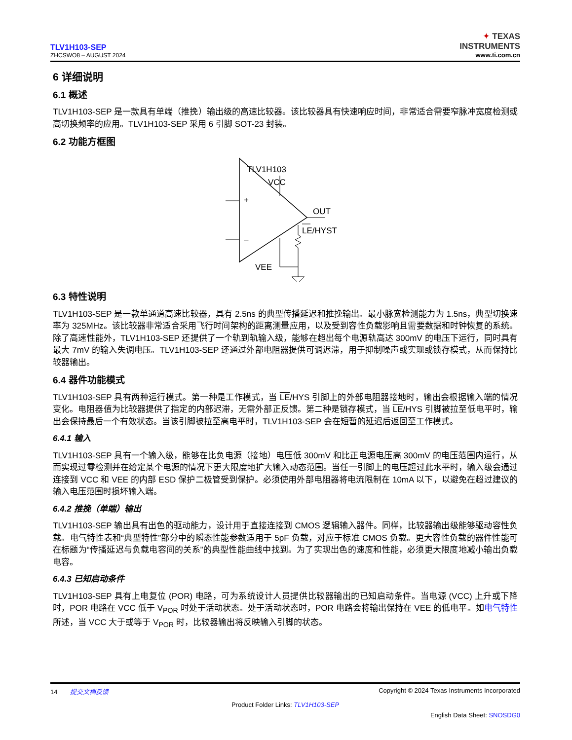TLV1H103-SEP
ZHCSWO8 – AUGUST 2024
✦ TEXAS
INSTRUMENTS
www.ti.com.cn
6 详细说明
6.1 概述
TLV1H103-SEP 是一款具有单端（推挽）输出级的高速比较器。该比较器具有快速响应时间，非常适合需要窄脉冲宽度检测或高切换频率的应用。TLV1H103-SEP 采用 6 引脚 SOT-23 封装。
6.2 功能方框图
TLV1H103
VCC
+
–
OUT
LE/HYST
VEE
6.3 特性说明
TLV1H103-SEP 是一款单通道高速比较器，具有 2.5ns 的典型传播延迟和推挽输出。最小脉宽检测能力为 1.5ns，典型切换速率为 325MHz。该比较器非常适合采用飞行时间架构的距离测量应用，以及受到容性负载影响且需要数据和时钟恢复的系统。除了高速性能外，TLV1H103-SEP 还提供了一个轨到轨输入级，能够在超出每个电源轨高达 300mV 的电压下运行，同时具有最大 7mV 的输入失调电压。TLV1H103-SEP 还通过外部电阻器提供可调迟滞，用于抑制噪声或实现或锁存模式，从而保持比较器输出。
6.4 器件功能模式
TLV1H103-SEP 具有两种运行模式。第一种是工作模式，当 LE/HYS 引脚上的外部电阻器接地时，输出会根据输入端的情况变化。电阻器值为比较器提供了指定的内部迟滞，无需外部正反馈。第二种是锁存模式，当 LE/HYS 引脚被拉至低电平时，输出会保持最后一个有效状态。当该引脚被拉至高电平时，TLV1H103-SEP 会在短暂的延迟后返回至工作模式。
6.4.1 输入
TLV1H103-SEP 具有一个输入级，能够在比负电源（接地）电压低 300mV 和比正电源电压高 300mV 的电压范围内运行，从而实现过零检测并在给定某个电源的情况下更大限度地扩大输入动态范围。当任一引脚上的电压超过此水平时，输入级会通过连接到 VCC 和 VEE 的内部 ESD 保护二极管受到保护。必须使用外部电阻器将电流限制在 10mA 以下，以避免在超过建议的输入电压范围时损坏输入端。
6.4.2 推挽（单端）输出
TLV1H103-SEP 输出具有出色的驱动能力，设计用于直接连接到 CMOS 逻辑输入器件。同样，比较器输出级能够驱动容性负载。电气特性表和“典型特性”部分中的瞬态性能参数适用于 5pF 负载，对应于标准 CMOS 负载。更大容性负载的器件性能可在标题为“传播延迟与负载电容间的关系”的典型性能曲线中找到。为了实现出色的速度和性能，必须更大限度地减小输出负载电容。
6.4.3 已知启动条件
TLV1H103-SEP 具有上电复位 (POR) 电路，可为系统设计人员提供比较器输出的已知启动条件。当电源 (VCC) 上升或下降时，POR 电路在 VCC 低于 V<sub>POR</sub> 时处于活动状态。处于活动状态时，POR 电路会将输出保持在 VEE 的低电平。如电气特性 所述，当 VCC 大于或等于 V<sub>POR</sub> 时，比较器输出将反映输入引脚的状态。
14 提交文档反馈 Copyright © 2024 Texas Instruments Incorporated
Product Folder Links: TLV1H103-SEP
English Data Sheet: SNOSDG0